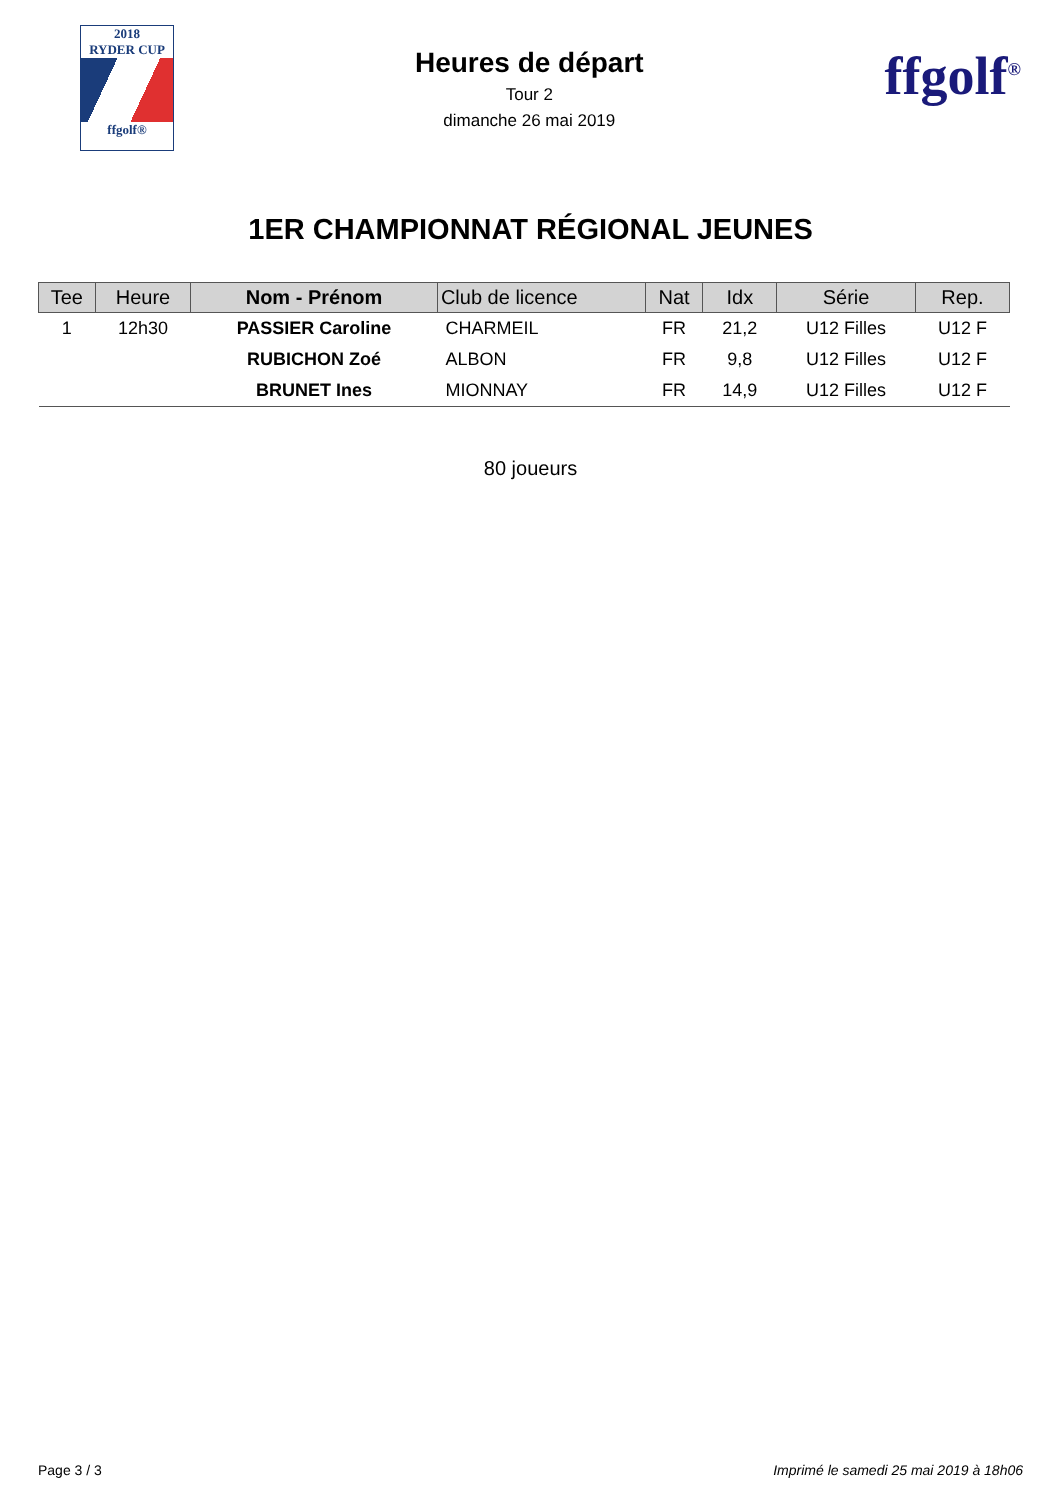2018
RYDER CUP
ffgolf®
Heures de départ
Tour 2
dimanche 26 mai 2019
ffgolf<sup>®</sup>
1ER CHAMPIONNAT RÉGIONAL JEUNES
| Tee | Heure | Nom - Prénom | Club de licence | Nat | Idx | Série | Rep. |
| --- | --- | --- | --- | --- | --- | --- | --- |
| 1 | 12h30 | PASSIER Caroline | CHARMEIL | FR | 21,2 | U12 Filles | U12 F |
| | | RUBICHON Zoé | ALBON | FR | 9,8 | U12 Filles | U12 F |
| | | BRUNET Ines | MIONNAY | FR | 14,9 | U12 Filles | U12 F |
80 joueurs
Page 3 / 3 Imprimé le samedi 25 mai 2019 à 18h06